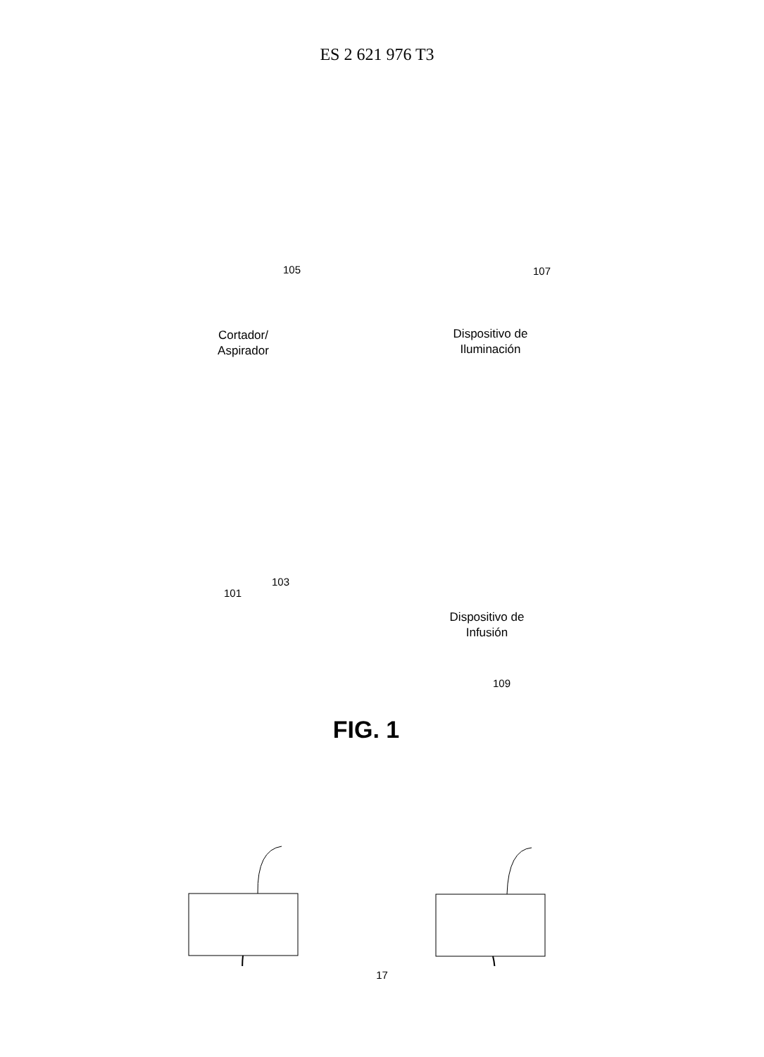ES 2 621 976 T3
105 107
Cortador/
Aspirador
Dispositivo de
Iluminación
103
101
Dispositivo de
Infusión
109
FIG. 1
17